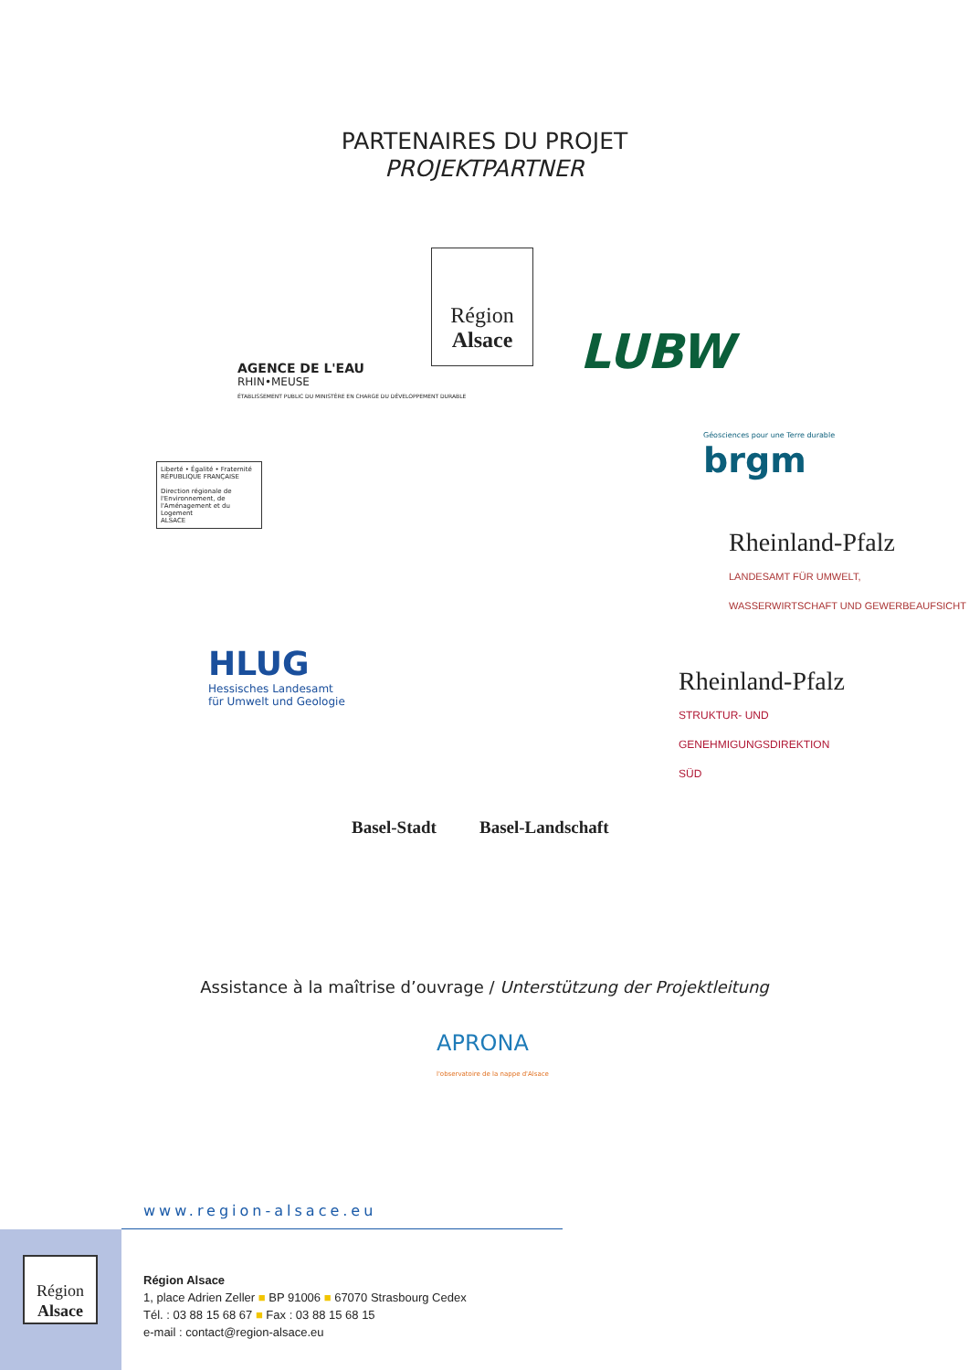PARTENAIRES DU PROJET
PROJEKTPARTNER
Région
Alsace
AGENCE DE L'EAU
RHIN•MEUSE
ÉTABLISSEMENT PUBLIC DU MINISTÈRE EN CHARGE DU DÉVELOPPEMENT DURABLE
LUBW
Géosciences pour une Terre durable
brgm
Liberté • Égalité • Fraternité
RÉPUBLIQUE FRANÇAISE
Direction régionale de l'Environnement, de l'Aménagement et du Logement
ALSACE
Rheinland-Pfalz
LANDESAMT FÜR UMWELT, WASSERWIRTSCHAFT UND GEWERBEAUFSICHT
HLUG
Hessisches Landesamt
für Umwelt und Geologie
Rheinland-Pfalz
STRUKTUR- UND
GENEHMIGUNGSDIREKTION
SÜD
Basel-Stadt Basel-Landschaft
Assistance à la maîtrise d’ouvrage / Unterstützung der Projektleitung
APRONA
l'observatoire de la nappe d'Alsace
www.region-alsace.eu
Région
Alsace
Région Alsace
1, place Adrien Zeller ■ BP 91006 ■ 67070 Strasbourg Cedex
Tél. : 03 88 15 68 67 ■ Fax : 03 88 15 68 15
e-mail : contact@region-alsace.eu